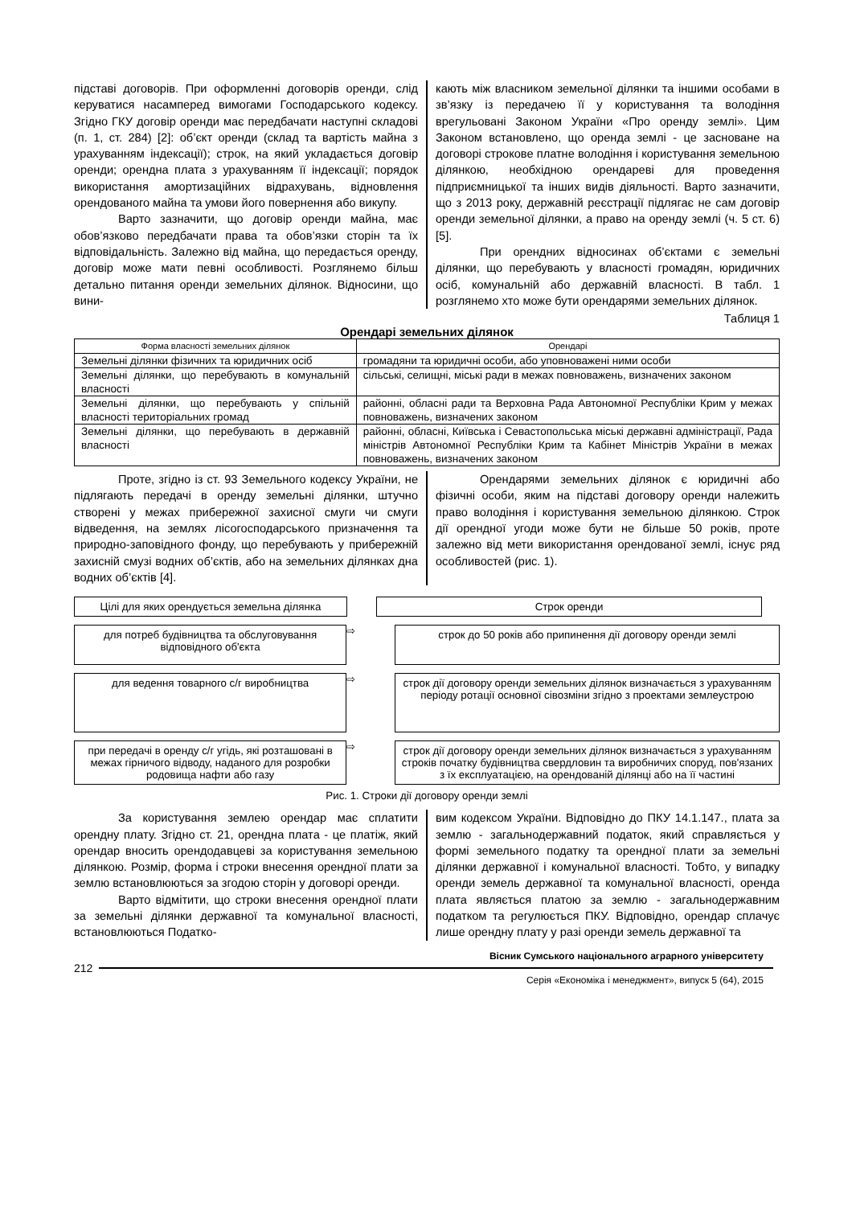підставі договорів. При оформленні договорів оренди, слід керуватися насамперед вимогами Господарського кодексу. Згідно ГКУ договір оренди має передбачати наступні складові (п. 1, ст. 284) [2]: об’єкт оренди (склад та вартість майна з урахуванням індексації); строк, на який укладається договір оренди; орендна плата з урахуванням її індексації; порядок використання амортизаційних відрахувань, відновлення орендованого майна та умови його повернення або викупу.
Варто зазначити, що договір оренди майна, має обов’язково передбачати права та обов’язки сторін та їх відповідальність. Залежно від майна, що передається оренду, договір може мати певні особливості. Розглянемо більш детально питання оренди земельних ділянок. Відносини, що вини-
кають між власником земельної ділянки та іншими особами в зв’язку із передачею її у користування та володіння врегульовані Законом України «Про оренду землі». Цим Законом встановлено, що оренда землі - це засноване на договорі строкове платне володіння і користування земельною ділянкою, необхідною орендареві для проведення підприємницької та інших видів діяльності. Варто зазначити, що з 2013 року, державній реєстрації підлягає не сам договір оренди земельної ділянки, а право на оренду землі (ч. 5 ст. 6) [5].
При орендних відносинах об’єктами є земельні ділянки, що перебувають у власності громадян, юридичних осіб, комунальній або державній власності. В табл. 1 розглянемо хто може бути орендарями земельних ділянок.
Таблиця 1
Орендарі земельних ділянок
| Форма власності земельних ділянок | Орендарі |
| --- | --- |
| Земельні ділянки фізичних та юридичних осіб | громадяни та юридичні особи, або уповноважені ними особи |
| Земельні ділянки, що перебувають в комунальній власності | сільські, селищні, міські ради в межах повноважень, визначених законом |
| Земельні ділянки, що перебувають у спільній власності територіальних громад | районні, обласні ради та Верховна Рада Автономної Республіки Крим у межах повноважень, визначених законом |
| Земельні ділянки, що перебувають в державній власності | районні, обласні, Київська і Севастопольська міські державні адміністрації, Рада міністрів Автономної Республіки Крим та Кабінет Міністрів України в межах повноважень, визначених законом |
Проте, згідно із ст. 93 Земельного кодексу України, не підлягають передачі в оренду земельні ділянки, штучно створені у межах прибережної захисної смуги чи смуги відведення, на землях лісогосподарського призначення та природно-заповідного фонду, що перебувають у прибережній захисній смузі водних об’єктів, або на земельних ділянках дна водних об’єктів [4].
Орендарями земельних ділянок є юридичні або фізичні особи, яким на підставі договору оренди належить право володіння і користування земельною ділянкою. Строк дії орендної угоди може бути не більше 50 років, проте залежно від мети використання орендованої землі, існує ряд особливостей (рис. 1).
Цілі для яких орендується земельна ділянка
Строк оренди
для потреб будівництва та обслуговування відповідного об'єкта
⇨
строк до 50 років або припинення дії договору оренди землі
для ведення товарного с/г виробництва
⇨
строк дії договору оренди земельних ділянок визначається з урахуванням періоду ротації основної сівозміни згідно з проектами землеустрою
при передачі в оренду с/г угідь, які розташовані в межах гірничого відводу, наданого для розробки родовища нафти або газу
⇨
строк дії договору оренди земельних ділянок визначається з урахуванням строків початку будівництва свердловин та виробничих споруд, пов'язаних з їх експлуатацією, на орендованій ділянці або на її частині
Рис. 1. Строки дії договору оренди землі
За користування землею орендар має сплатити орендну плату. Згідно ст. 21, орендна плата - це платіж, який орендар вносить орендодавцеві за користування земельною ділянкою. Розмір, форма і строки внесення орендної плати за землю встановлюються за згодою сторін у договорі оренди.
Варто відмітити, що строки внесення орендної плати за земельні ділянки державної та комунальної власності, встановлюються Податко-
вим кодексом України. Відповідно до ПКУ 14.1.147., плата за землю - загальнодержавний податок, який справляється у формі земельного податку та орендної плати за земельні ділянки державної і комунальної власності. Тобто, у випадку оренди земель державної та комунальної власності, оренда плата являється платою за землю - загальнодержавним податком та регулюється ПКУ. Відповідно, орендар сплачує лише орендну плату у разі оренди земель державної та
Вісник Сумського національного аграрного університету
212
Серія «Економіка і менеджмент», випуск 5 (64), 2015